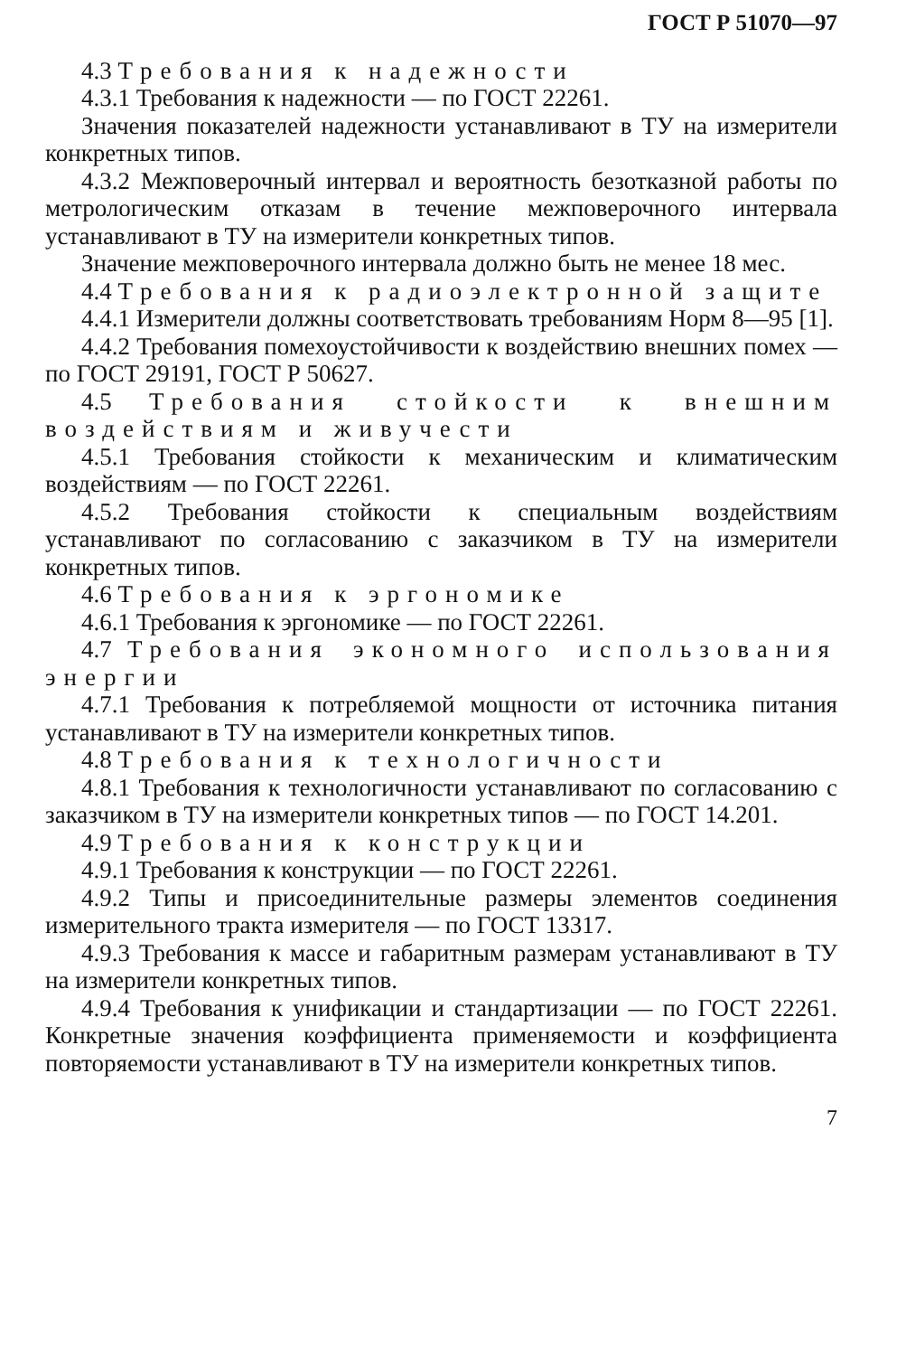ГОСТ Р 51070—97
4.3 Требования к надежности
4.3.1 Требования к надежности — по ГОСТ 22261.
Значения показателей надежности устанавливают в ТУ на измерители конкретных типов.
4.3.2 Межповерочный интервал и вероятность безотказной работы по метрологическим отказам в течение межповерочного интервала устанавливают в ТУ на измерители конкретных типов.
Значение межповерочного интервала должно быть не менее 18 мес.
4.4 Требования к радиоэлектронной защите
4.4.1 Измерители должны соответствовать требованиям Норм 8—95 [1].
4.4.2 Требования помехоустойчивости к воздействию внешних помех — по ГОСТ 29191, ГОСТ Р 50627.
4.5 Требования стойкости к внешним воздействиям и живучести
4.5.1 Требования стойкости к механическим и климатическим воздействиям — по ГОСТ 22261.
4.5.2 Требования стойкости к специальным воздействиям устанавливают по согласованию с заказчиком в ТУ на измерители конкретных типов.
4.6 Требования к эргономике
4.6.1 Требования к эргономике — по ГОСТ 22261.
4.7 Требования экономного использования энергии
4.7.1 Требования к потребляемой мощности от источника питания устанавливают в ТУ на измерители конкретных типов.
4.8 Требования к технологичности
4.8.1 Требования к технологичности устанавливают по согласованию с заказчиком в ТУ на измерители конкретных типов — по ГОСТ 14.201.
4.9 Требования к конструкции
4.9.1 Требования к конструкции — по ГОСТ 22261.
4.9.2 Типы и присоединительные размеры элементов соединения измерительного тракта измерителя — по ГОСТ 13317.
4.9.3 Требования к массе и габаритным размерам устанавливают в ТУ на измерители конкретных типов.
4.9.4 Требования к унификации и стандартизации — по ГОСТ 22261. Конкретные значения коэффициента применяемости и коэффициента повторяемости устанавливают в ТУ на измерители конкретных типов.
7